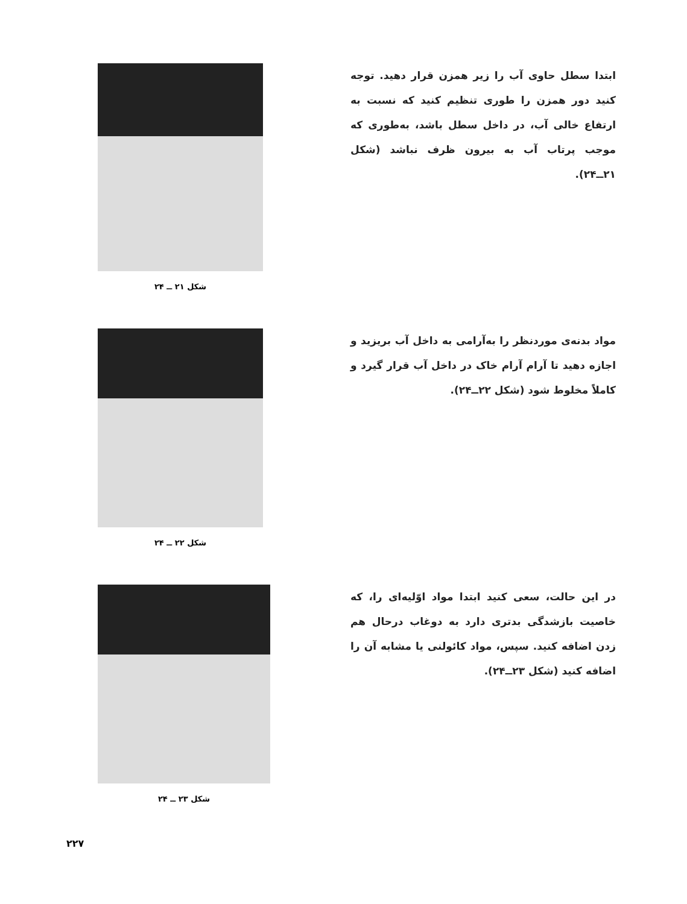ابتدا سطل حاوی آب را زیر همزن قرار دهید. توجه کنید دور همزن را طوری تنظیم کنید که نسبت به ارتفاع خالی آب، در داخل سطل باشد، به‌طوری که موجب پرتاب آب به بیرون ظرف نباشد (شکل ۲۱ــ۲۴).
شکل ۲۱ ــ ۲۴
مواد بدنه‌ی موردنظر را به‌آرامی به داخل آب بریزید و اجازه دهید تا آرام آرام خاک در داخل آب قرار گیرد و کاملاً مخلوط شود (شکل ۲۲ــ۲۴).
شکل ۲۲ ــ ۲۴
در این حالت، سعی کنید ابتدا مواد اوّلیه‌ای را، که خاصیت بازشدگی بدتری دارد به دوغاب درحال هم زدن اضافه کنید. سپس، مواد کائولنی یا مشابه آن را اضافه کنید (شکل ۲۳ــ۲۴).
شکل ۲۳ ــ ۲۴
۲۲۷